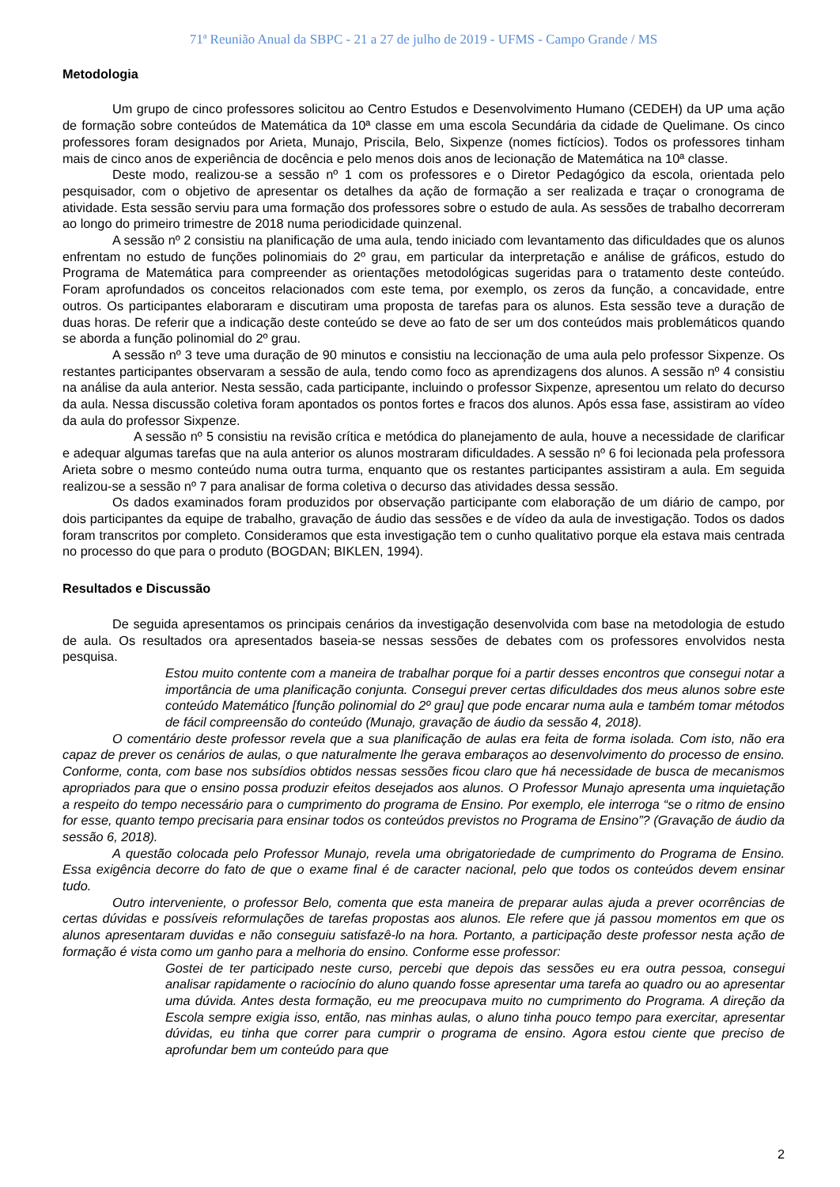71ª Reunião Anual da SBPC - 21 a 27 de julho de 2019 - UFMS - Campo Grande / MS
Metodologia
Um grupo de cinco professores solicitou ao Centro Estudos e Desenvolvimento Humano (CEDEH) da UP uma ação de formação sobre conteúdos de Matemática da 10ª classe em uma escola Secundária da cidade de Quelimane. Os cinco professores foram designados por Arieta, Munajo, Priscila, Belo, Sixpenze (nomes fictícios). Todos os professores tinham mais de cinco anos de experiência de docência e pelo menos dois anos de lecionação de Matemática na 10ª classe.
Deste modo, realizou-se a sessão nº 1 com os professores e o Diretor Pedagógico da escola, orientada pelo pesquisador, com o objetivo de apresentar os detalhes da ação de formação a ser realizada e traçar o cronograma de atividade. Esta sessão serviu para uma formação dos professores sobre o estudo de aula. As sessões de trabalho decorreram ao longo do primeiro trimestre de 2018 numa periodicidade quinzenal.
A sessão nº 2 consistiu na planificação de uma aula, tendo iniciado com levantamento das dificuldades que os alunos enfrentam no estudo de funções polinomiais do 2º grau, em particular da interpretação e análise de gráficos, estudo do Programa de Matemática para compreender as orientações metodológicas sugeridas para o tratamento deste conteúdo. Foram aprofundados os conceitos relacionados com este tema, por exemplo, os zeros da função, a concavidade, entre outros. Os participantes elaboraram e discutiram uma proposta de tarefas para os alunos. Esta sessão teve a duração de duas horas. De referir que a indicação deste conteúdo se deve ao fato de ser um dos conteúdos mais problemáticos quando se aborda a função polinomial do 2º grau.
A sessão nº 3 teve uma duração de 90 minutos e consistiu na leccionação de uma aula pelo professor Sixpenze. Os restantes participantes observaram a sessão de aula, tendo como foco as aprendizagens dos alunos. A sessão nº 4 consistiu na análise da aula anterior. Nesta sessão, cada participante, incluindo o professor Sixpenze, apresentou um relato do decurso da aula. Nessa discussão coletiva foram apontados os pontos fortes e fracos dos alunos. Após essa fase, assistiram ao vídeo da aula do professor Sixpenze.
A sessão nº 5 consistiu na revisão crítica e metódica do planejamento de aula, houve a necessidade de clarificar e adequar algumas tarefas que na aula anterior os alunos mostraram dificuldades. A sessão nº 6 foi lecionada pela professora Arieta sobre o mesmo conteúdo numa outra turma, enquanto que os restantes participantes assistiram a aula. Em seguida realizou-se a sessão nº 7 para analisar de forma coletiva o decurso das atividades dessa sessão.
Os dados examinados foram produzidos por observação participante com elaboração de um diário de campo, por dois participantes da equipe de trabalho, gravação de áudio das sessões e de vídeo da aula de investigação. Todos os dados foram transcritos por completo. Consideramos que esta investigação tem o cunho qualitativo porque ela estava mais centrada no processo do que para o produto (BOGDAN; BIKLEN, 1994).
Resultados e Discussão
De seguida apresentamos os principais cenários da investigação desenvolvida com base na metodologia de estudo de aula. Os resultados ora apresentados baseia-se nessas sessões de debates com os professores envolvidos nesta pesquisa.
Estou muito contente com a maneira de trabalhar porque foi a partir desses encontros que consegui notar a importância de uma planificação conjunta. Consegui prever certas dificuldades dos meus alunos sobre este conteúdo Matemático [função polinomial do 2º grau] que pode encarar numa aula e também tomar métodos de fácil compreensão do conteúdo (Munajo, gravação de áudio da sessão 4, 2018).
O comentário deste professor revela que a sua planificação de aulas era feita de forma isolada. Com isto, não era capaz de prever os cenários de aulas, o que naturalmente lhe gerava embaraços ao desenvolvimento do processo de ensino. Conforme, conta, com base nos subsídios obtidos nessas sessões ficou claro que há necessidade de busca de mecanismos apropriados para que o ensino possa produzir efeitos desejados aos alunos. O Professor Munajo apresenta uma inquietação a respeito do tempo necessário para o cumprimento do programa de Ensino. Por exemplo, ele interroga “se o ritmo de ensino for esse, quanto tempo precisaria para ensinar todos os conteúdos previstos no Programa de Ensino”? (Gravação de áudio da sessão 6, 2018).
A questão colocada pelo Professor Munajo, revela uma obrigatoriedade de cumprimento do Programa de Ensino. Essa exigência decorre do fato de que o exame final é de caracter nacional, pelo que todos os conteúdos devem ensinar tudo.
Outro interveniente, o professor Belo, comenta que esta maneira de preparar aulas ajuda a prever ocorrências de certas dúvidas e possíveis reformulações de tarefas propostas aos alunos. Ele refere que já passou momentos em que os alunos apresentaram duvidas e não conseguiu satisfazê-lo na hora. Portanto, a participação deste professor nesta ação de formação é vista como um ganho para a melhoria do ensino. Conforme esse professor:
Gostei de ter participado neste curso, percebi que depois das sessões eu era outra pessoa, consegui analisar rapidamente o raciocínio do aluno quando fosse apresentar uma tarefa ao quadro ou ao apresentar uma dúvida. Antes desta formação, eu me preocupava muito no cumprimento do Programa. A direção da Escola sempre exigia isso, então, nas minhas aulas, o aluno tinha pouco tempo para exercitar, apresentar dúvidas, eu tinha que correr para cumprir o programa de ensino. Agora estou ciente que preciso de aprofundar bem um conteúdo para que
2